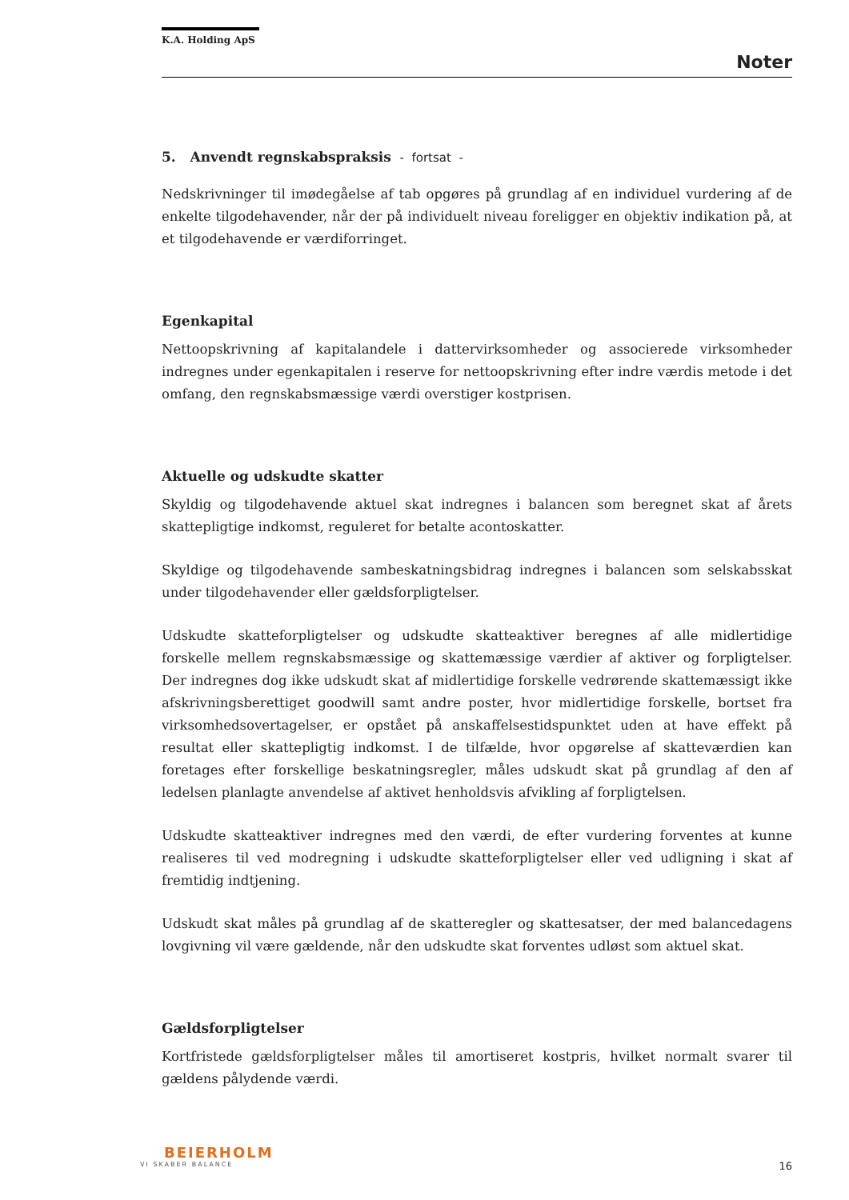K.A. Holding ApS
Noter
5. Anvendt regnskabspraksis - fortsat -
Nedskrivninger til imødegåelse af tab opgøres på grundlag af en individuel vurdering af de enkelte tilgodehavender, når der på individuelt niveau foreligger en objektiv indikation på, at et tilgodehavende er værdiforringet.
Egenkapital
Nettoopskrivning af kapitalandele i dattervirksomheder og associerede virksomheder indregnes under egenkapitalen i reserve for nettoopskrivning efter indre værdis metode i det omfang, den regnskabsmæssige værdi overstiger kostprisen.
Aktuelle og udskudte skatter
Skyldig og tilgodehavende aktuel skat indregnes i balancen som beregnet skat af årets skattepligtige indkomst, reguleret for betalte acontoskatter.
Skyldige og tilgodehavende sambeskatningsbidrag indregnes i balancen som selskabsskat under tilgodehavender eller gældsforpligtelser.
Udskudte skatteforpligtelser og udskudte skatteaktiver beregnes af alle midlertidige forskelle mellem regnskabsmæssige og skattemæssige værdier af aktiver og forpligtelser. Der indregnes dog ikke udskudt skat af midlertidige forskelle vedrørende skattemæssigt ikke afskrivningsberettiget goodwill samt andre poster, hvor midlertidige forskelle, bortset fra virksomhedsovertagelser, er opstået på anskaffelsestidspunktet uden at have effekt på resultat eller skattepligtig indkomst. I de tilfælde, hvor opgørelse af skatteværdien kan foretages efter forskellige beskatningsregler, måles udskudt skat på grundlag af den af ledelsen planlagte anvendelse af aktivet henholdsvis afvikling af forpligtelsen.
Udskudte skatteaktiver indregnes med den værdi, de efter vurdering forventes at kunne realiseres til ved modregning i udskudte skatteforpligtelser eller ved udligning i skat af fremtidig indtjening.
Udskudt skat måles på grundlag af de skatteregler og skattesatser, der med balancedagens lovgivning vil være gældende, når den udskudte skat forventes udløst som aktuel skat.
Gældsforpligtelser
Kortfristede gældsforpligtelser måles til amortiseret kostpris, hvilket normalt svarer til gældens pålydende værdi.
BEIERHOLM
VI SKABER BALANCE
16